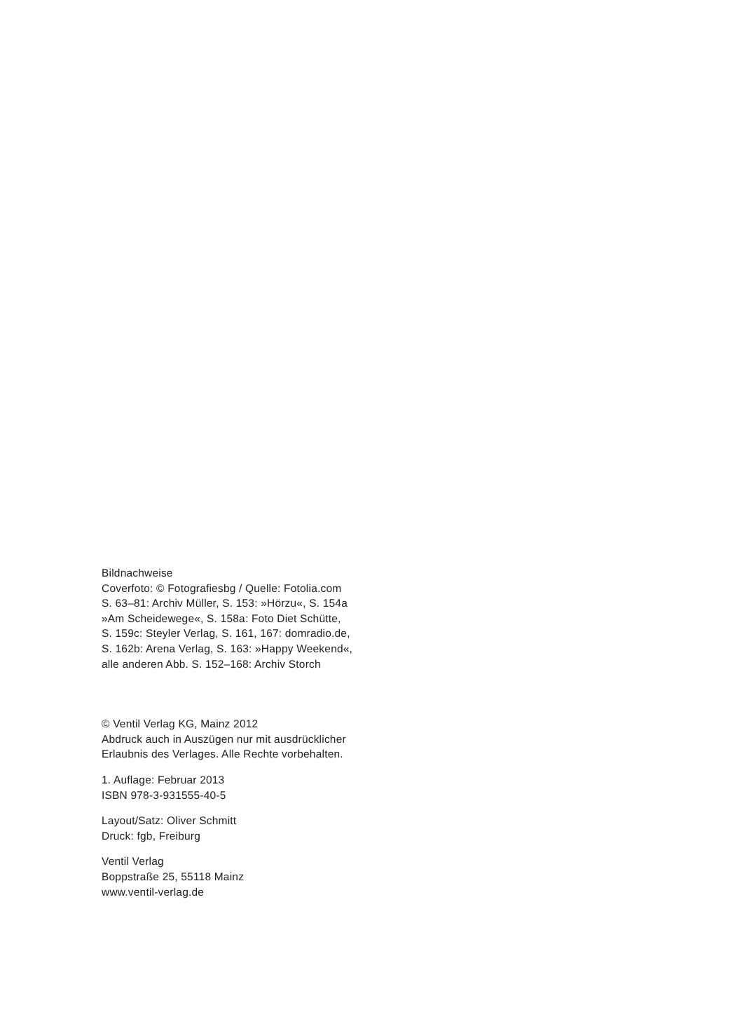Bildnachweise
Coverfoto: © Fotografiesbg / Quelle: Fotolia.com
S. 63–81: Archiv Müller, S. 153: »Hörzu«, S. 154a
»Am Scheidewege«, S. 158a: Foto Diet Schütte,
S. 159c: Steyler Verlag, S. 161, 167: domradio.de,
S. 162b: Arena Verlag, S. 163: »Happy Weekend«,
alle anderen Abb. S. 152–168: Archiv Storch
© Ventil Verlag KG, Mainz 2012
Abdruck auch in Auszügen nur mit ausdrücklicher
Erlaubnis des Verlages. Alle Rechte vorbehalten.
1. Auflage: Februar 2013
ISBN 978-3-931555-40-5
Layout/Satz: Oliver Schmitt
Druck: fgb, Freiburg
Ventil Verlag
Boppstraße 25, 55118 Mainz
www.ventil-verlag.de